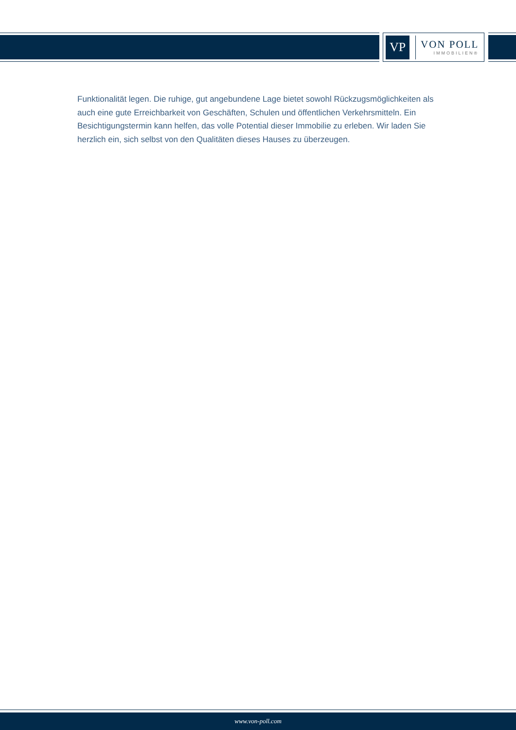VP
VON POLL
IMMOBILIEN®
Funktionalität legen. Die ruhige, gut angebundene Lage bietet sowohl Rückzugsmöglichkeiten als auch eine gute Erreichbarkeit von Geschäften, Schulen und öffentlichen Verkehrsmitteln. Ein Besichtigungstermin kann helfen, das volle Potential dieser Immobilie zu erleben. Wir laden Sie herzlich ein, sich selbst von den Qualitäten dieses Hauses zu überzeugen.
www.von-poll.com